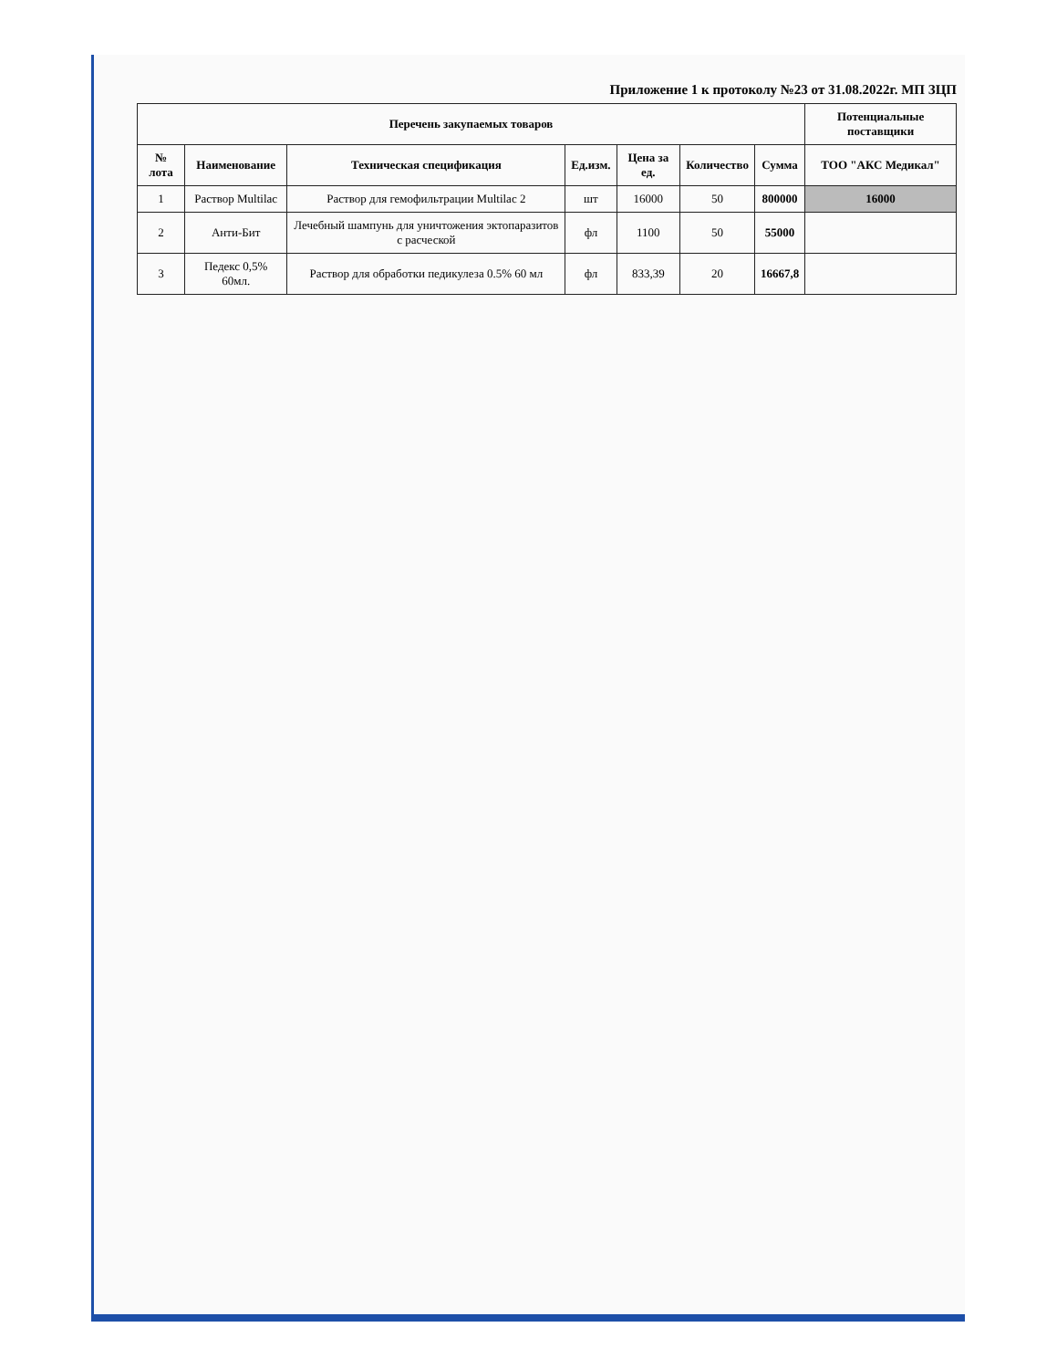Приложение 1 к протоколу №23 от 31.08.2022г. МП ЗЦП
| Перечень закупаемых товаров | | | | | | | Потенциальные поставщики |
| --- | --- | --- | --- | --- | --- | --- | --- |
| № лота | Наименование | Техническая спецификация | Ед.изм. | Цена за ед. | Количество | Сумма | ТОО "АКС Медикал" |
| 1 | Раствор Multilac | Раствор для гемофильтрации Multilac 2 | шт | 16000 | 50 | 800000 | 16000 |
| 2 | Анти-Бит | Лечебный шампунь для уничтожения эктопаразитов с расческой | фл | 1100 | 50 | 55000 | |
| 3 | Педекс 0,5% 60мл. | Раствор для обработки педикулеза 0.5% 60 мл | фл | 833,39 | 20 | 16667,8 | |